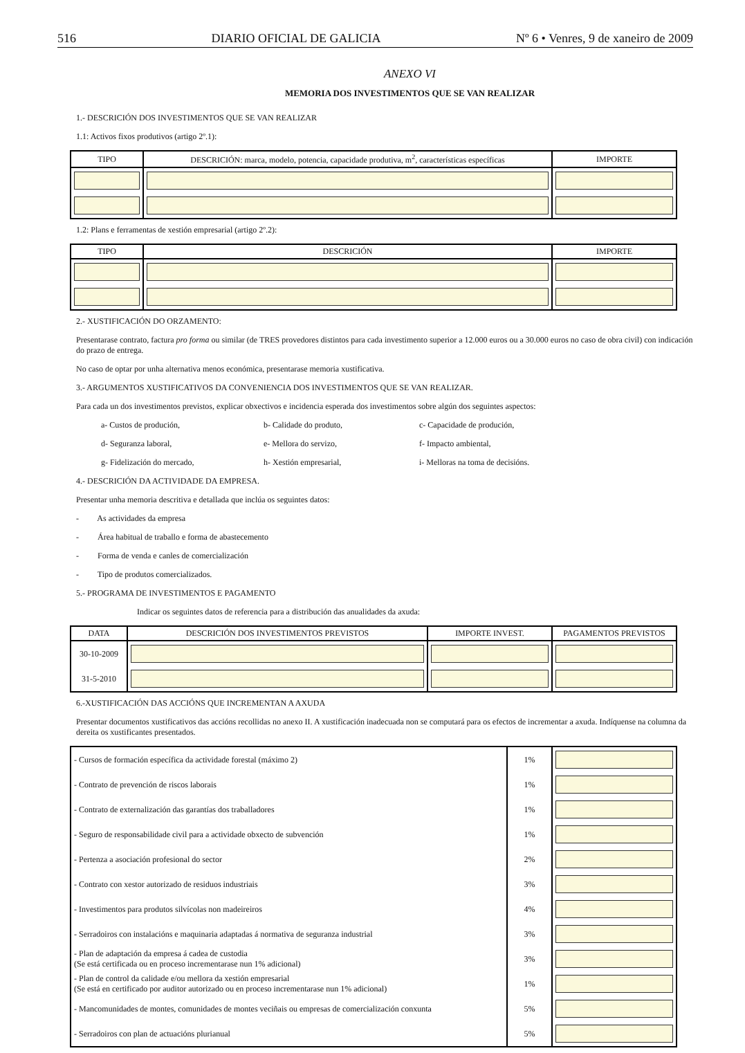516 DIARIO OFICIAL DE GALICIA Nº 6 • Venres, 9 de xaneiro de 2009
ANEXO VI
MEMORIA DOS INVESTIMENTOS QUE SE VAN REALIZAR
1.- DESCRICIÓN DOS INVESTIMENTOS QUE SE VAN REALIZAR
1.1: Activos fixos produtivos (artigo 2º.1):
| TIPO | DESCRICIÓN: marca, modelo, potencia, capacidade produtiva, m<sup>2</sup>, características específicas | IMPORTE |
| --- | --- | --- |
1.2: Plans e ferramentas de xestión empresarial (artigo 2º.2):
| TIPO | DESCRICIÓN | IMPORTE |
| --- | --- | --- |
2.- XUSTIFICACIÓN DO ORZAMENTO:
Presentarase contrato, factura pro forma ou similar (de TRES provedores distintos para cada investimento superior a 12.000 euros ou a 30.000 euros no caso de obra civil) con indicación do prazo de entrega.
No caso de optar por unha alternativa menos económica, presentarase memoria xustificativa.
3.- ARGUMENTOS XUSTIFICATIVOS DA CONVENIENCIA DOS INVESTIMENTOS QUE SE VAN REALIZAR.
Para cada un dos investimentos previstos, explicar obxectivos e incidencia esperada dos investimentos sobre algún dos seguintes aspectos:
a- Custos de produción, b- Calidade do produto, c- Capacidade de produción, d- Seguranza laboral, e- Mellora do servizo, f- Impacto ambiental, g- Fidelización do mercado, h- Xestión empresarial, i- Melloras na toma de decisións.
4.- DESCRICIÓN DA ACTIVIDADE DA EMPRESA.
Presentar unha memoria descritiva e detallada que inclúa os seguintes datos:
- As actividades da empresa
- Área habitual de traballo e forma de abastecemento
- Forma de venda e canles de comercialización
- Tipo de produtos comercializados.
5.- PROGRAMA DE INVESTIMENTOS E PAGAMENTO
Indicar os seguintes datos de referencia para a distribución das anualidades da axuda:
| DATA | DESCRICIÓN DOS INVESTIMENTOS PREVISTOS | IMPORTE INVEST. | PAGAMENTOS PREVISTOS |
| --- | --- | --- | --- |
| 30-10-2009 | | | |
| 31-5-2010 | | | |
6.-XUSTIFICACIÓN DAS ACCIÓNS QUE INCREMENTAN A AXUDA
Presentar documentos xustificativos das accións recollidas no anexo II. A xustificación inadecuada non se computará para os efectos de incrementar a axuda. Indíquense na columna da dereita os xustificantes presentados.
| - Cursos de formación específica da actividade forestal (máximo 2) | 1% | |
| - Contrato de prevención de riscos laborais | 1% | |
| - Contrato de externalización das garantías dos traballadores | 1% | |
| - Seguro de responsabilidade civil para a actividade obxecto de subvención | 1% | |
| - Pertenza a asociación profesional do sector | 2% | |
| - Contrato con xestor autorizado de residuos industriais | 3% | |
| - Investimentos para produtos silvícolas non madeireiros | 4% | |
| - Serradoiros con instalacións e maquinaria adaptadas á normativa de seguranza industrial | 3% | |
| - Plan de adaptación da empresa á cadea de custodia (Se está certificada ou en proceso incrementarase nun 1% adicional) | 3% | |
| - Plan de control da calidade e/ou mellora da xestión empresarial (Se está en certificado por auditor autorizado ou en proceso incrementarase nun 1% adicional) | 1% | |
| - Mancomunidades de montes, comunidades de montes veciñais ou empresas de comercialización conxunta | 5% | |
| - Serradoiros con plan de actuacións plurianual | 5% | |